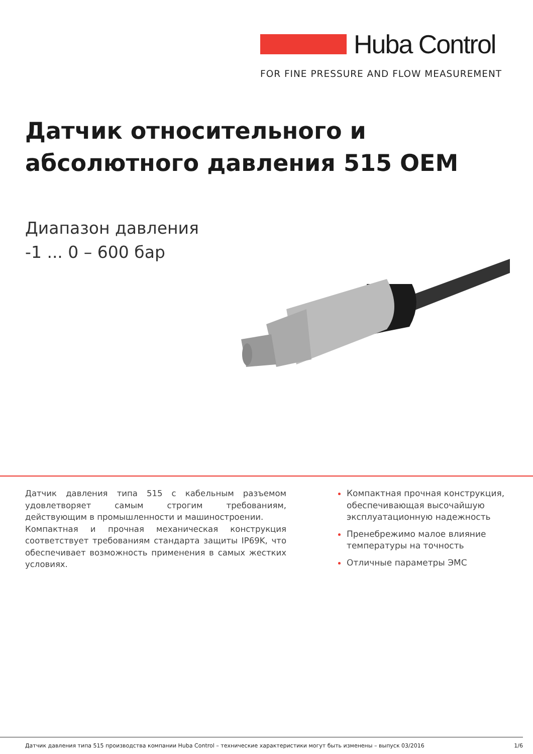Huba Control
FOR FINE PRESSURE AND FLOW MEASUREMENT
Датчик относительного и
абсолютного давления 515 OEM
Диапазон давления
-1 ... 0 – 600 бар
Датчик давления типа 515 с кабельным разъемом удовлетворяет самым строгим требованиям, действующим в промышленности и машиностроении.
Компактная и прочная механическая конструкция соответствует требованиям стандарта защиты IP69K, что обеспечивает возможность применения в самых жестких условиях.
Компактная прочная конструкция, обеспечивающая высочайшую эксплуатационную надежность
Пренебрежимо малое влияние температуры на точность
Отличные параметры ЭМС
Датчик давления типа 515 производства компании Huba Control – технические характеристики могут быть изменены – выпуск 03/2016 1/6